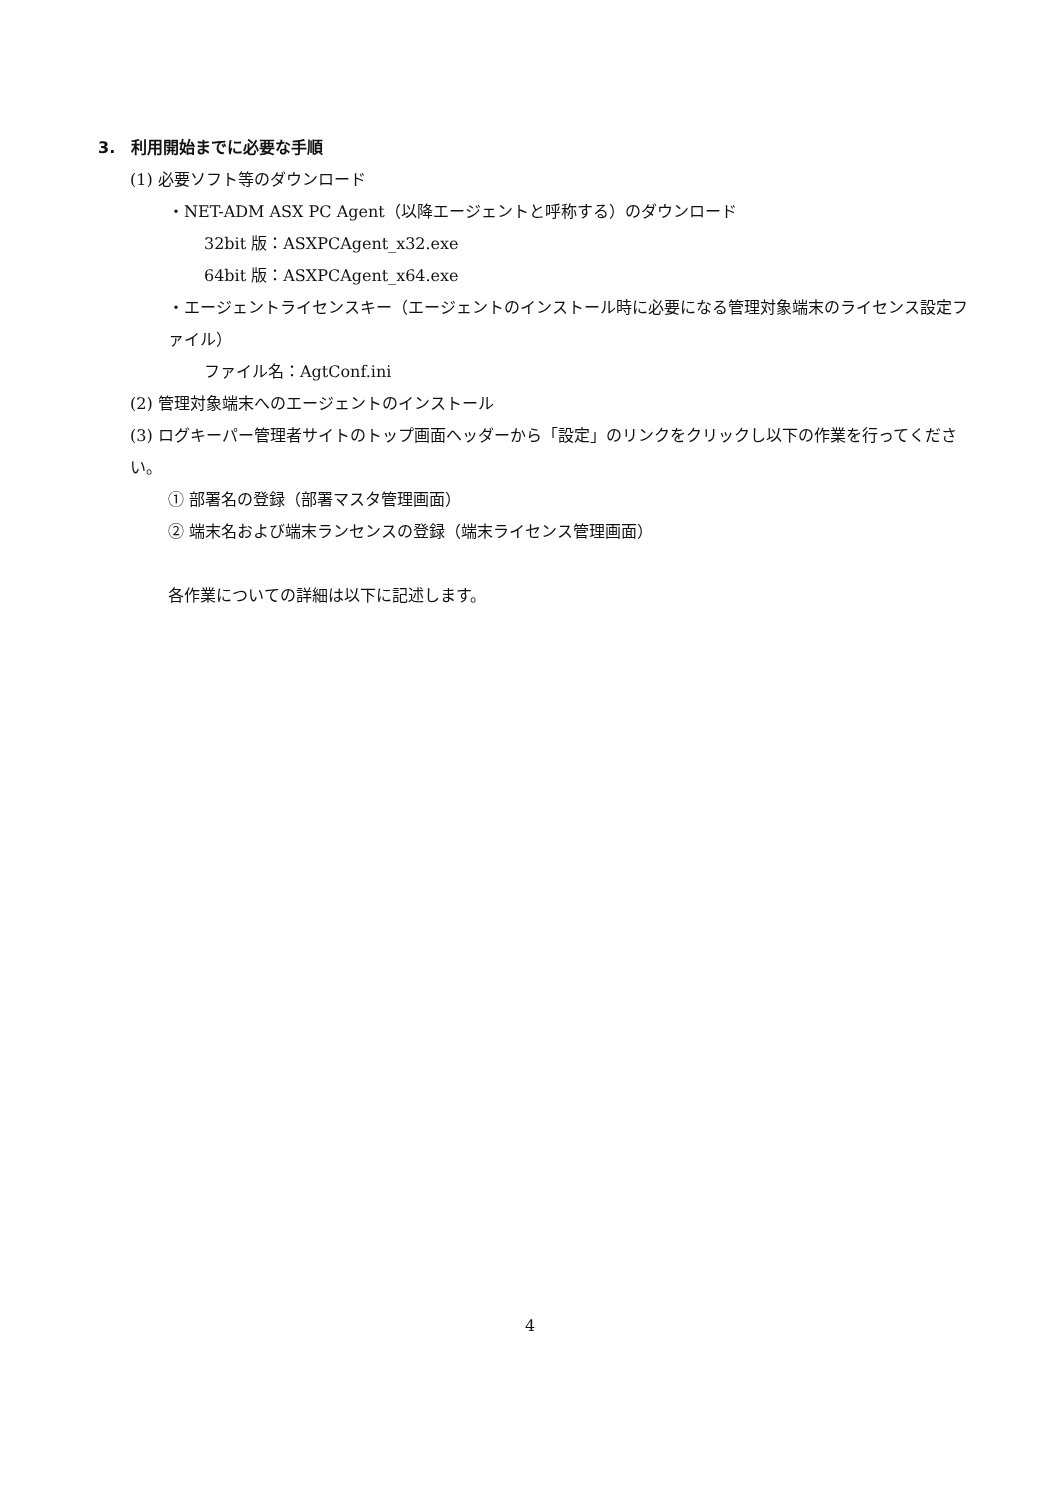3.　利用開始までに必要な手順
(1) 必要ソフト等のダウンロード
・NET-ADM ASX PC Agent（以降エージェントと呼称する）のダウンロード
32bit 版：ASXPCAgent_x32.exe
64bit 版：ASXPCAgent_x64.exe
・エージェントライセンスキー（エージェントのインストール時に必要になる管理対象端末のライセンス設定ファイル）
ファイル名：AgtConf.ini
(2) 管理対象端末へのエージェントのインストール
(3) ログキーパー管理者サイトのトップ画面ヘッダーから「設定」のリンクをクリックし以下の作業を行ってください。
① 部署名の登録（部署マスタ管理画面）
② 端末名および端末ランセンスの登録（端末ライセンス管理画面）
各作業についての詳細は以下に記述します。
4